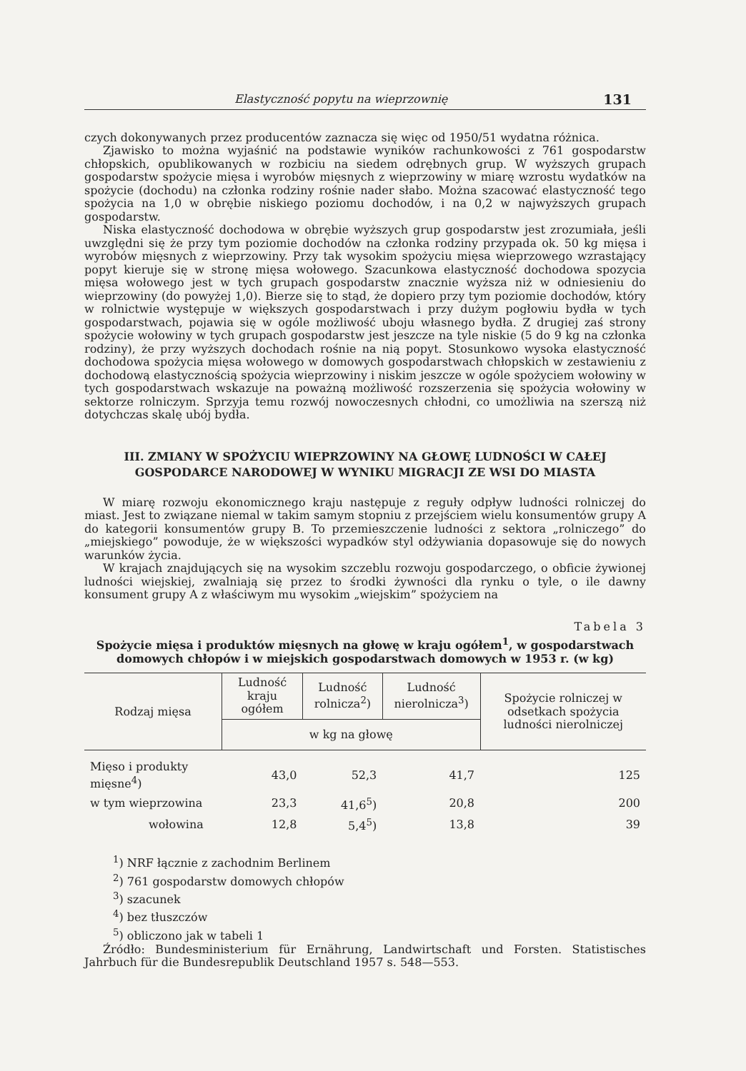Elastyczność popytu na wieprzownię 131
czych dokonywanych przez producentów zaznacza się więc od 1950/51 wydatna różnica.
Zjawisko to można wyjaśnić na podstawie wyników rachunkowości z 761 gospodarstw chłopskich, opublikowanych w rozbiciu na siedem odrębnych grup. W wyższych grupach gospodarstw spożycie mięsa i wyrobów mięsnych z wieprzowiny w miarę wzrostu wydatków na spożycie (dochodu) na członka rodziny rośnie nader słabo. Można szacować elastyczność tego spożycia na 1,0 w obrębie niskiego poziomu dochodów, i na 0,2 w najwyższych grupach gospodarstw.
Niska elastyczność dochodowa w obrębie wyższych grup gospodarstw jest zrozumiała, jeśli uwzględni się że przy tym poziomie dochodów na członka rodziny przypada ok. 50 kg mięsa i wyrobów mięsnych z wieprzowiny. Przy tak wysokim spożyciu mięsa wieprzowego wzrastający popyt kieruje się w stronę mięsa wołowego. Szacunkowa elastyczność dochodowa spozycia mięsa wołowego jest w tych grupach gospodarstw znacznie wyższa niż w odniesieniu do wieprzowiny (do powyżej 1,0). Bierze się to stąd, że dopiero przy tym poziomie dochodów, który w rolnictwie występuje w większych gospodarstwach i przy dużym pogłowiu bydła w tych gospodarstwach, pojawia się w ogóle możliwość uboju własnego bydła. Z drugiej zaś strony spożycie wołowiny w tych grupach gospodarstw jest jeszcze na tyle niskie (5 do 9 kg na członka rodziny), że przy wyższych dochodach rośnie na nią popyt. Stosunkowo wysoka elastyczność dochodowa spożycia mięsa wołowego w domowych gospodarstwach chłopskich w zestawieniu z dochodową elastycznością spożycia wieprzowiny i niskim jeszcze w ogóle spożyciem wołowiny w tych gospodarstwach wskazuje na poważną możliwość rozszerzenia się spożycia wołowiny w sektorze rolniczym. Sprzyja temu rozwój nowoczesnych chłodni, co umożliwia na szerszą niż dotychczas skalę ubój bydła.
III. ZMIANY W SPOŻYCIU WIEPRZOWINY NA GŁOWĘ LUDNOŚCI W CAŁEJ GOSPODARCE NARODOWEJ W WYNIKU MIGRACJI ZE WSI DO MIASTA
W miarę rozwoju ekonomicznego kraju następuje z reguły odpływ ludności rolniczej do miast. Jest to związane niemal w takim samym stopniu z przejściem wielu konsumentów grupy A do kategorii konsumentów grupy B. To przemieszczenie ludności z sektora „rolniczego” do „miejskiego” powoduje, że w większości wypadków styl odżywiania dopasowuje się do nowych warunków życia.
W krajach znajdujących się na wysokim szczeblu rozwoju gospodarczego, o obficie żywionej ludności wiejskiej, zwalniają się przez to środki żywności dla rynku o tyle, o ile dawny konsument grupy A z właściwym mu wysokim „wiejskim” spożyciem na
Tabela 3
Spożycie mięsa i produktów mięsnych na głowę w kraju ogółem<sup>1</sup>, w gospodarstwach domowych chłopów i w miejskich gospodarstwach domowych w 1953 r. (w kg)
| Rodzaj mięsa | Ludność kraju ogółem | Ludność rolnicza<sup>2</sup>) | Ludność nierolnicza<sup>3</sup>) | Spożycie rolniczej w odsetkach spożycia ludności nierolniczej |
| --- | --- | --- | --- | --- |
| | w kg na głowę | | | |
| Mięso i produkty mięsne<sup>4</sup>) | 43,0 | 52,3 | 41,7 | 125 |
| w tym wieprzowina | 23,3 | 41,6<sup>5</sup>) | 20,8 | 200 |
| wołowina | 12,8 | 5,4<sup>5</sup>) | 13,8 | 39 |
<sup>1</sup>) NRF łącznie z zachodnim Berlinem
<sup>2</sup>) 761 gospodarstw domowych chłopów
<sup>3</sup>) szacunek
<sup>4</sup>) bez tłuszczów
<sup>5</sup>) obliczono jak w tabeli 1
Źródło: Bundesministerium für Ernährung, Landwirtschaft und Forsten. Statistisches Jahrbuch für die Bundesrepublik Deutschland 1957 s. 548—553.